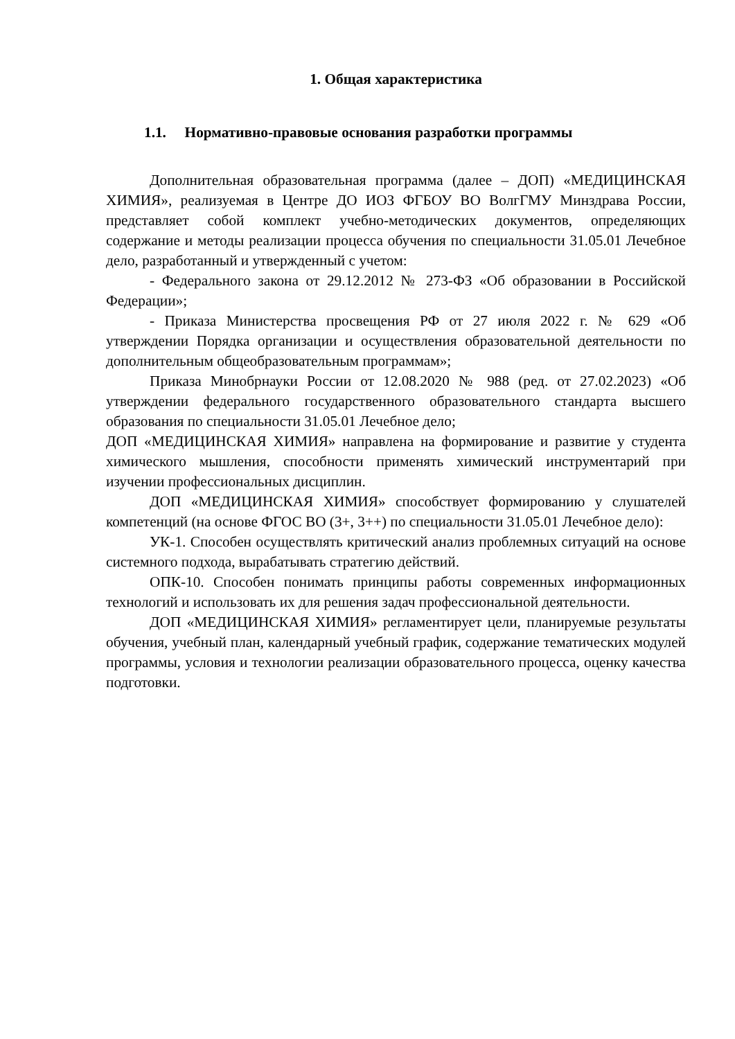1. Общая характеристика
1.1. Нормативно-правовые основания разработки программы
Дополнительная образовательная программа (далее – ДОП) «МЕДИЦИНСКАЯ ХИМИЯ», реализуемая в Центре ДО ИОЗ ФГБОУ ВО ВолгГМУ Минздрава России, представляет собой комплект учебно-методических документов, определяющих содержание и методы реализации процесса обучения по специальности 31.05.01 Лечебное дело, разработанный и утвержденный с учетом:
- Федерального закона от 29.12.2012 № 273-ФЗ «Об образовании в Российской Федерации»;
- Приказа Министерства просвещения РФ от 27 июля 2022 г. № 629 «Об утверждении Порядка организации и осуществления образовательной деятельности по дополнительным общеобразовательным программам»;
Приказа Минобрнауки России от 12.08.2020 № 988 (ред. от 27.02.2023) «Об утверждении федерального государственного образовательного стандарта высшего образования по специальности 31.05.01 Лечебное дело;
ДОП «МЕДИЦИНСКАЯ ХИМИЯ» направлена на формирование и развитие у студента химического мышления, способности применять химический инструментарий при изучении профессиональных дисциплин.
ДОП «МЕДИЦИНСКАЯ ХИМИЯ» способствует формированию у слушателей компетенций (на основе ФГОС ВО (3+, 3++) по специальности 31.05.01 Лечебное дело):
УК-1. Способен осуществлять критический анализ проблемных ситуаций на основе системного подхода, вырабатывать стратегию действий.
ОПК-10. Способен понимать принципы работы современных информационных технологий и использовать их для решения задач профессиональной деятельности.
ДОП «МЕДИЦИНСКАЯ ХИМИЯ» регламентирует цели, планируемые результаты обучения, учебный план, календарный учебный график, содержание тематических модулей программы, условия и технологии реализации образовательного процесса, оценку качества подготовки.